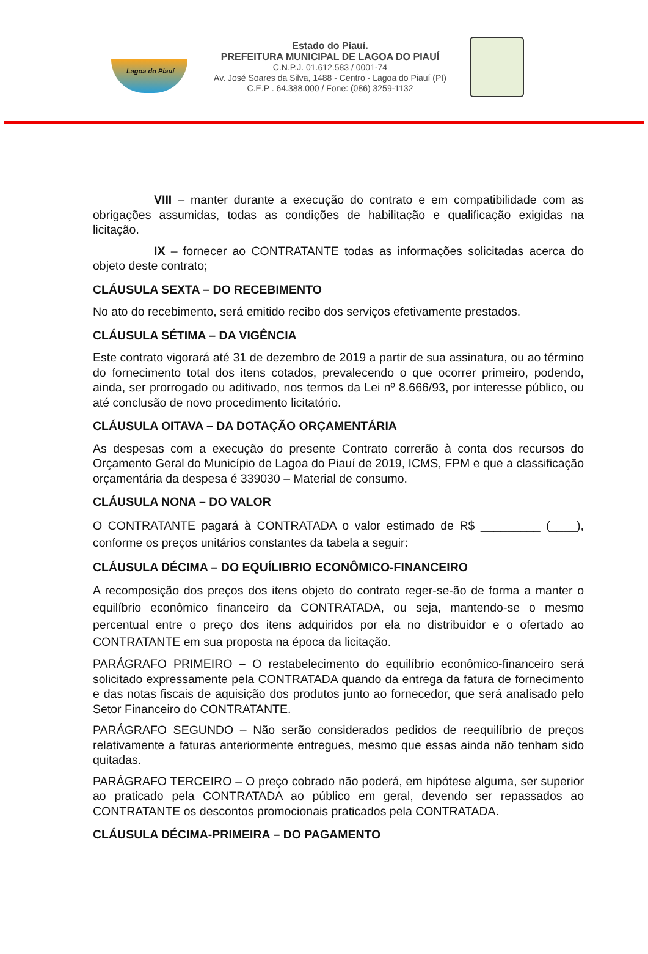Lagoa do Piauí
Estado do Piauí.
PREFEITURA MUNICIPAL DE LAGOA DO PIAUÍ
C.N.P.J. 01.612.583 / 0001-74
Av. José Soares da Silva, 1488 - Centro - Lagoa do Piauí (PI)
C.E.P . 64.388.000 / Fone: (086) 3259-1132
VIII – manter durante a execução do contrato e em compatibilidade com as obrigações assumidas, todas as condições de habilitação e qualificação exigidas na licitação.
IX – fornecer ao CONTRATANTE todas as informações solicitadas acerca do objeto deste contrato;
CLÁUSULA SEXTA – DO RECEBIMENTO
No ato do recebimento, será emitido recibo dos serviços efetivamente prestados.
CLÁUSULA SÉTIMA – DA VIGÊNCIA
Este contrato vigorará até 31 de dezembro de 2019 a partir de sua assinatura, ou ao término do fornecimento total dos itens cotados, prevalecendo o que ocorrer primeiro, podendo, ainda, ser prorrogado ou aditivado, nos termos da Lei nº 8.666/93, por interesse público, ou até conclusão de novo procedimento licitatório.
CLÁUSULA OITAVA – DA DOTAÇÃO ORÇAMENTÁRIA
As despesas com a execução do presente Contrato correrão à conta dos recursos do Orçamento Geral do Município de Lagoa do Piauí de 2019, ICMS, FPM e que a classificação orçamentária da despesa é 339030 – Material de consumo.
CLÁUSULA NONA – DO VALOR
O CONTRATANTE pagará à CONTRATADA o valor estimado de R$ _________ (____), conforme os preços unitários constantes da tabela a seguir:
CLÁUSULA DÉCIMA – DO EQUÍLIBRIO ECONÔMICO-FINANCEIRO
A recomposição dos preços dos itens objeto do contrato reger-se-ão de forma a manter o equilíbrio econômico financeiro da CONTRATADA, ou seja, mantendo-se o mesmo percentual entre o preço dos itens adquiridos por ela no distribuidor e o ofertado ao CONTRATANTE em sua proposta na época da licitação.
PARÁGRAFO PRIMEIRO – O restabelecimento do equilíbrio econômico-financeiro será solicitado expressamente pela CONTRATADA quando da entrega da fatura de fornecimento e das notas fiscais de aquisição dos produtos junto ao fornecedor, que será analisado pelo Setor Financeiro do CONTRATANTE.
PARÁGRAFO SEGUNDO – Não serão considerados pedidos de reequilíbrio de preços relativamente a faturas anteriormente entregues, mesmo que essas ainda não tenham sido quitadas.
PARÁGRAFO TERCEIRO – O preço cobrado não poderá, em hipótese alguma, ser superior ao praticado pela CONTRATADA ao público em geral, devendo ser repassados ao CONTRATANTE os descontos promocionais praticados pela CONTRATADA.
CLÁUSULA DÉCIMA-PRIMEIRA – DO PAGAMENTO